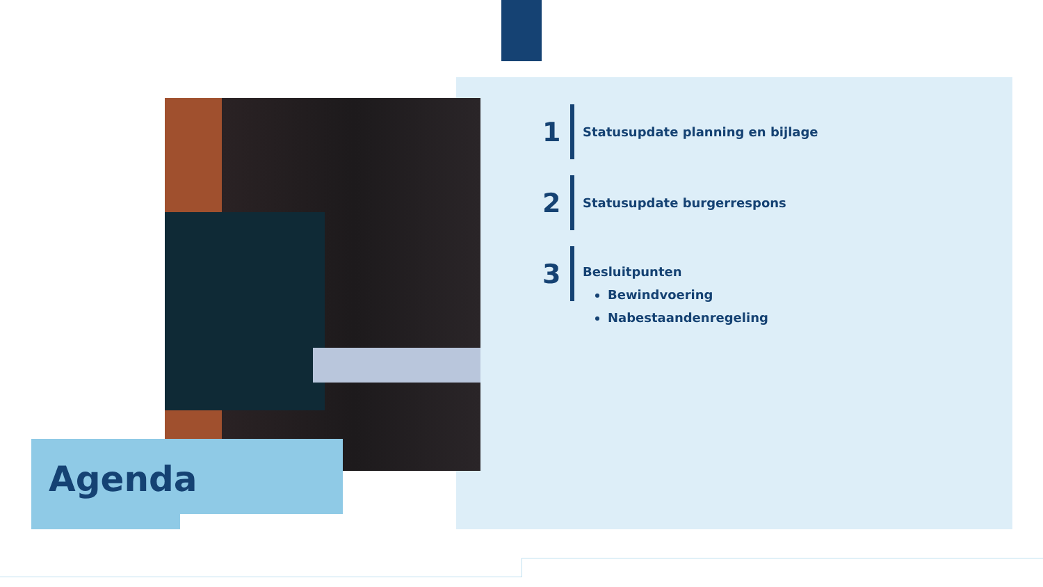Agenda
1
Statusupdate planning en bijlage
2
Statusupdate burgerrespons
3
Besluitpunten
Bewindvoering
Nabestaandenregeling